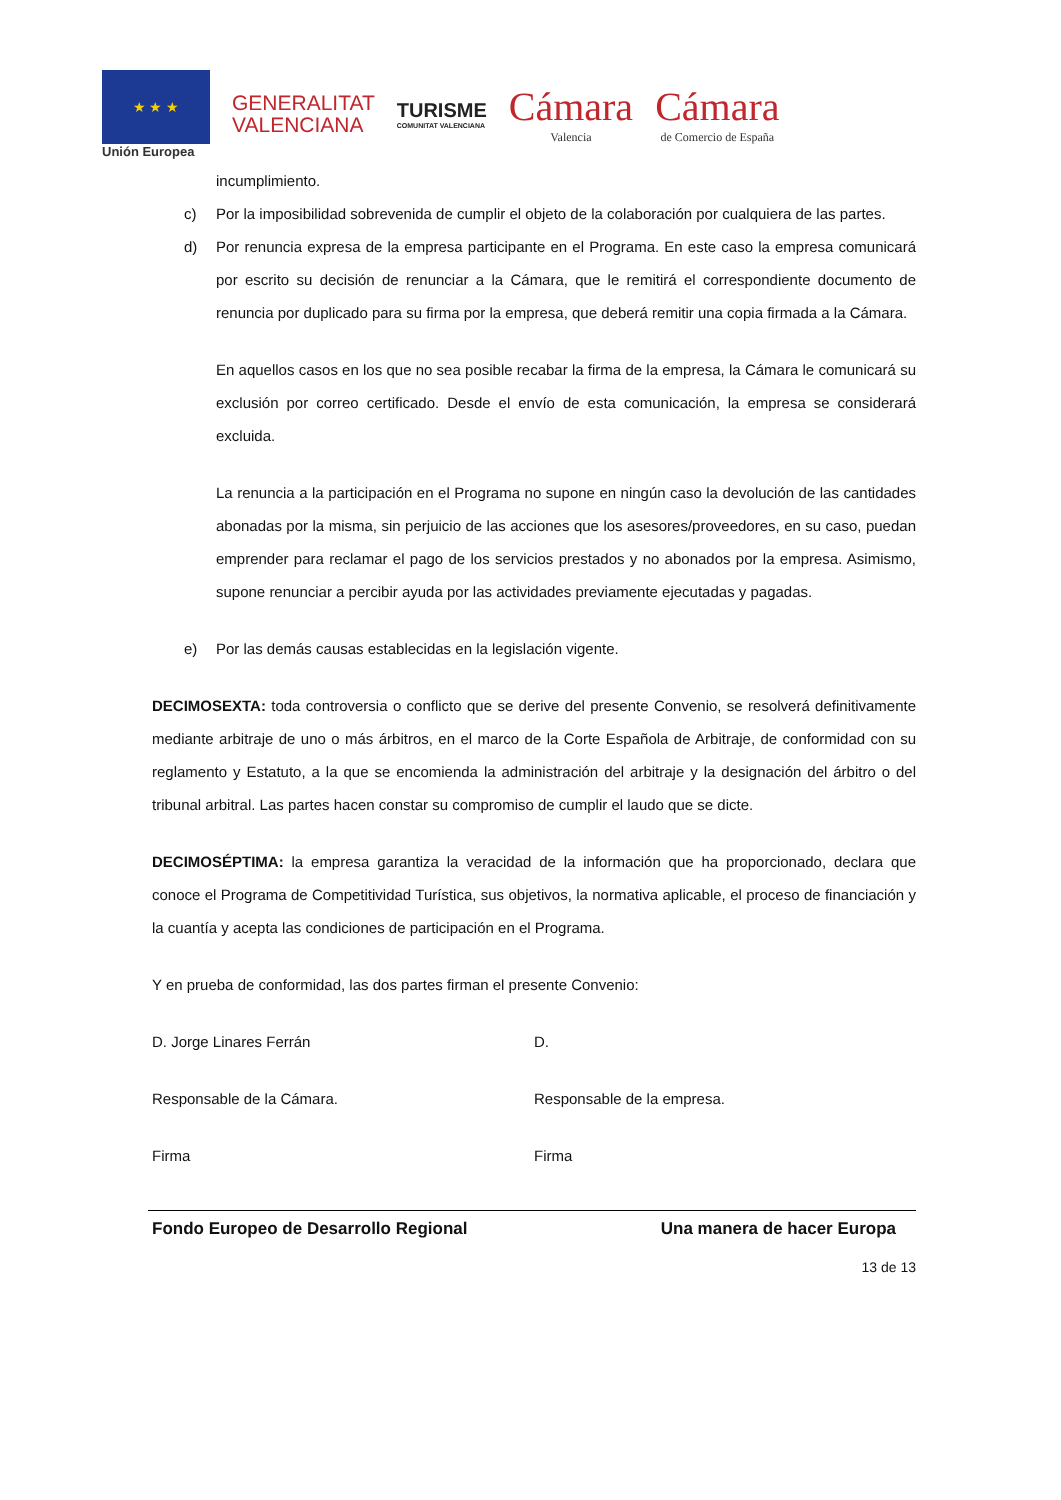★ ★ ★
Unión Europea
GENERALITAT
VALENCIANA
TURISME
COMUNITAT VALENCIANA
Cámara
Valencia
Cámara
de Comercio de España
incumplimiento.
c) Por la imposibilidad sobrevenida de cumplir el objeto de la colaboración por cualquiera de las partes.
d) Por renuncia expresa de la empresa participante en el Programa. En este caso la empresa comunicará por escrito su decisión de renunciar a la Cámara, que le remitirá el correspondiente documento de renuncia por duplicado para su firma por la empresa, que deberá remitir una copia firmada a la Cámara.
En aquellos casos en los que no sea posible recabar la firma de la empresa, la Cámara le comunicará su exclusión por correo certificado. Desde el envío de esta comunicación, la empresa se considerará excluida.
La renuncia a la participación en el Programa no supone en ningún caso la devolución de las cantidades abonadas por la misma, sin perjuicio de las acciones que los asesores/proveedores, en su caso, puedan emprender para reclamar el pago de los servicios prestados y no abonados por la empresa. Asimismo, supone renunciar a percibir ayuda por las actividades previamente ejecutadas y pagadas.
e) Por las demás causas establecidas en la legislación vigente.
DECIMOSEXTA: toda controversia o conflicto que se derive del presente Convenio, se resolverá definitivamente mediante arbitraje de uno o más árbitros, en el marco de la Corte Española de Arbitraje, de conformidad con su reglamento y Estatuto, a la que se encomienda la administración del arbitraje y la designación del árbitro o del tribunal arbitral. Las partes hacen constar su compromiso de cumplir el laudo que se dicte.
DECIMOSÉPTIMA: la empresa garantiza la veracidad de la información que ha proporcionado, declara que conoce el Programa de Competitividad Turística, sus objetivos, la normativa aplicable, el proceso de financiación y la cuantía y acepta las condiciones de participación en el Programa.
Y en prueba de conformidad, las dos partes firman el presente Convenio:
D. Jorge Linares Ferrán D.
Responsable de la Cámara. Responsable de la empresa.
Firma Firma
Fondo Europeo de Desarrollo Regional Una manera de hacer Europa
13 de 13